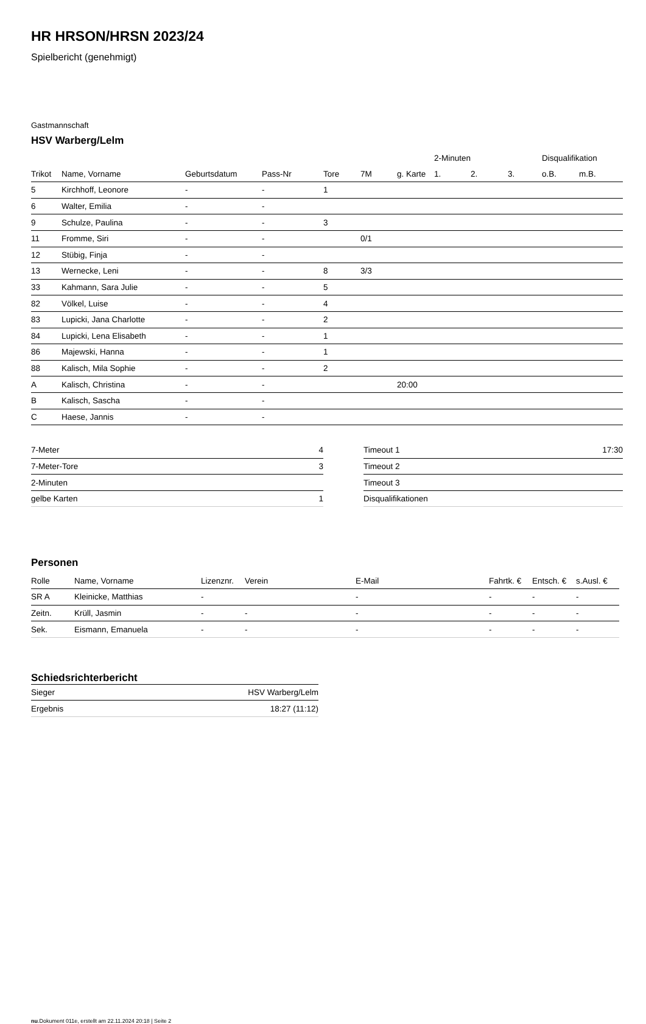HR HRSON/HRSN 2023/24
Spielbericht (genehmigt)
Gastmannschaft
HSV Warberg/Lelm
| | | | | | | | 2-Minuten | | | Disqualifikation | |
| --- | --- | --- | --- | --- | --- | --- | --- | --- | --- | --- | --- |
| Trikot | Name, Vorname | Geburtsdatum | Pass-Nr | Tore | 7M | g. Karte | 1. | 2. | 3. | o.B. | m.B. |
| 5 | Kirchhoff, Leonore | - | - | 1 | | | | | | | |
| 6 | Walter, Emilia | - | - | | | | | | | | |
| 9 | Schulze, Paulina | - | - | 3 | | | | | | | |
| 11 | Fromme, Siri | - | - | | 0/1 | | | | | | |
| 12 | Stübig, Finja | - | - | | | | | | | | |
| 13 | Wernecke, Leni | - | - | 8 | 3/3 | | | | | | |
| 33 | Kahmann, Sara Julie | - | - | 5 | | | | | | | |
| 82 | Völkel, Luise | - | - | 4 | | | | | | | |
| 83 | Lupicki, Jana Charlotte | - | - | 2 | | | | | | | |
| 84 | Lupicki, Lena Elisabeth | - | - | 1 | | | | | | | |
| 86 | Majewski, Hanna | - | - | 1 | | | | | | | |
| 88 | Kalisch, Mila Sophie | - | - | 2 | | | | | | | |
| A | Kalisch, Christina | - | - | | | 20:00 | | | | | |
| B | Kalisch, Sascha | - | - | | | | | | | | |
| C | Haese, Jannis | - | - | | | | | | | | |
| 7-Meter | 4 |
| 7-Meter-Tore | 3 |
| 2-Minuten | |
| gelbe Karten | 1 |
| Timeout 1 | 17:30 |
| Timeout 2 | |
| Timeout 3 | |
| Disqualifikationen | |
Personen
| Rolle | Name, Vorname | Lizenznr. | Verein | E-Mail | Fahrtk. € | Entsch. € | s.Ausl. € |
| --- | --- | --- | --- | --- | --- | --- | --- |
| SR A | Kleinicke, Matthias | - | | - | - | - | - |
| Zeitn. | Krüll, Jasmin | - | - | - | - | - | - |
| Sek. | Eismann, Emanuela | - | - | - | - | - | - |
Schiedsrichterbericht
| Sieger | HSV Warberg/Lelm |
| Ergebnis | 18:27 (11:12) |
nu.Dokument 011e, erstellt am 22.11.2024 20:18 | Seite 2